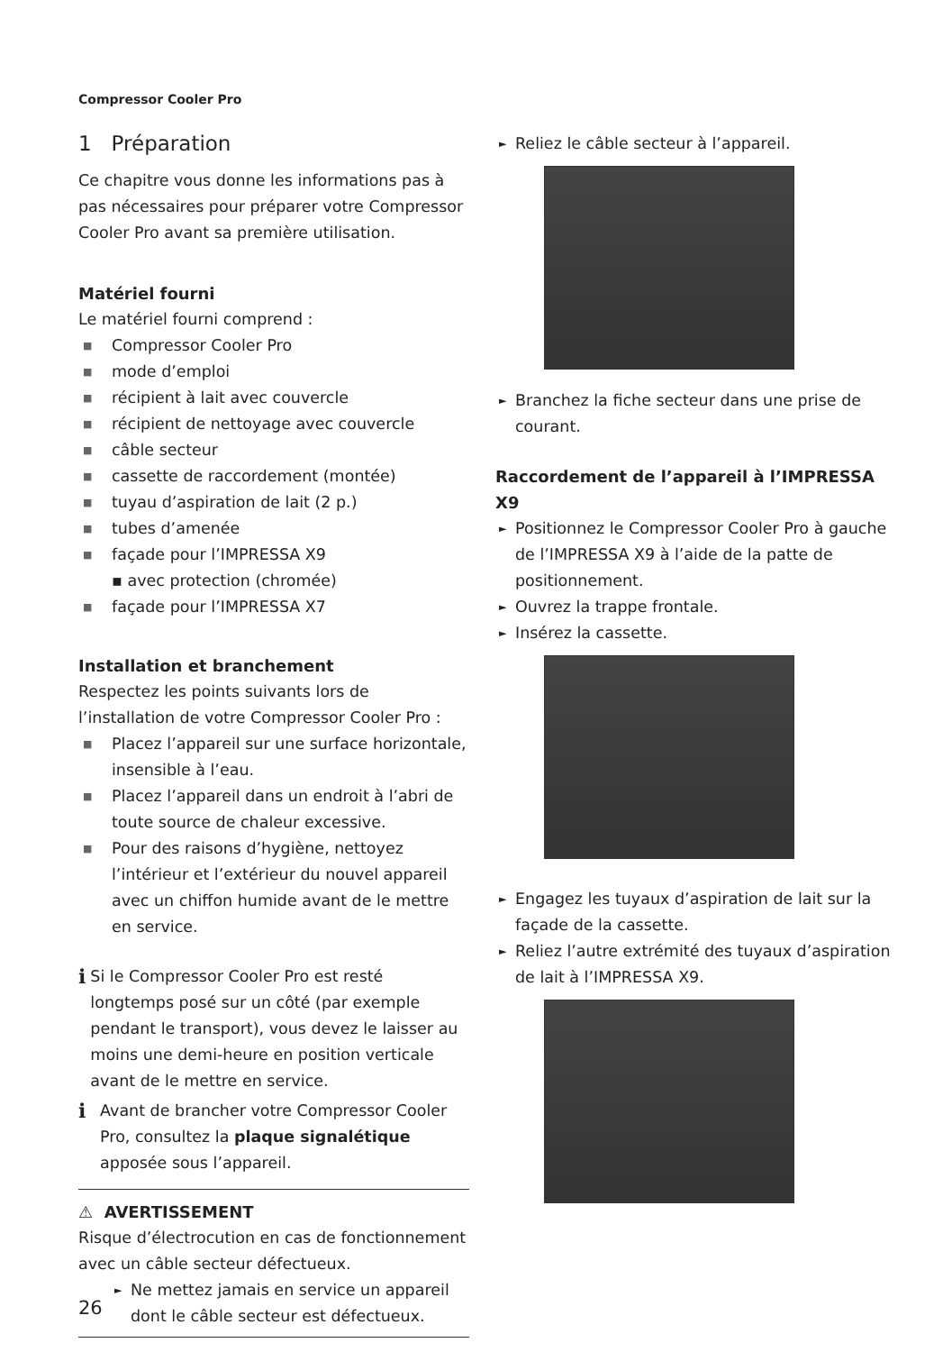Compressor Cooler Pro
1 Préparation
Ce chapitre vous donne les informations pas à pas nécessaires pour préparer votre Compressor Cooler Pro avant sa première utilisation.
Matériel fourni
Le matériel fourni comprend :
■ Compressor Cooler Pro
■ mode d’emploi
■ récipient à lait avec couvercle
■ récipient de nettoyage avec couvercle
■ câble secteur
■ cassette de raccordement (montée)
■ tuyau d’aspiration de lait (2 p.)
■ tubes d’amenée
■ façade pour l’IMPRESSA X9
▪ avec protection (chromée)
■ façade pour l’IMPRESSA X7
Installation et branchement
Respectez les points suivants lors de l’installation de votre Compressor Cooler Pro :
■ Placez l’appareil sur une surface horizontale, insensible à l’eau.
■ Placez l’appareil dans un endroit à l’abri de toute source de chaleur excessive.
■ Pour des raisons d’hygiène, nettoyez l’intérieur et l’extérieur du nouvel appareil avec un chiffon humide avant de le mettre en service.
i
Si le Compressor Cooler Pro est resté longtemps posé sur un côté (par exemple pendant le transport), vous devez le laisser au moins une demi-heure en position verticale avant de le mettre en service.
i
Avant de brancher votre Compressor Cooler Pro, consultez la plaque signalétique apposée sous l’appareil.
⚠ AVERTISSEMENT
Risque d’électrocution en cas de fonctionnement avec un câble secteur défectueux.
► Ne mettez jamais en service un appareil dont le câble secteur est défectueux.
► Reliez le câble secteur à l’appareil.
► Branchez la fiche secteur dans une prise de courant.
Raccordement de l’appareil à l’IMPRESSA X9
► Positionnez le Compressor Cooler Pro à gauche de l’IMPRESSA X9 à l’aide de la patte de positionnement.
► Ouvrez la trappe frontale.
► Insérez la cassette.
► Engagez les tuyaux d’aspiration de lait sur la façade de la cassette.
► Reliez l’autre extrémité des tuyaux d’aspiration de lait à l’IMPRESSA X9.
26